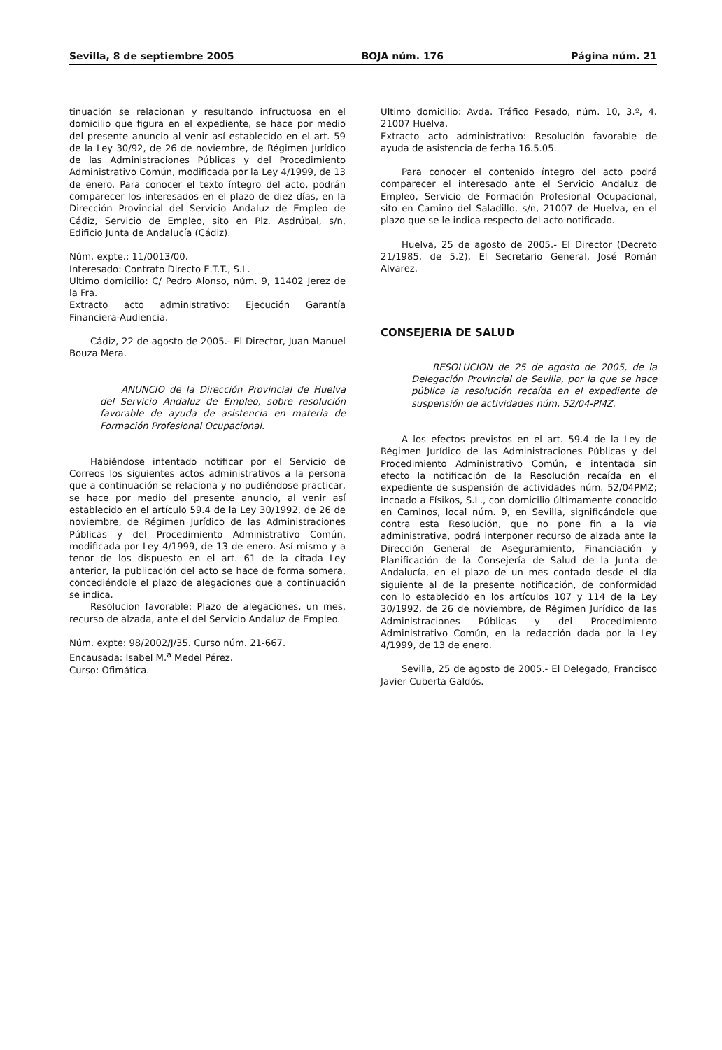Sevilla, 8 de septiembre 2005 BOJA núm. 176 Página núm. 21
tinuación se relacionan y resultando infructuosa en el domicilio que figura en el expediente, se hace por medio del presente anuncio al venir así establecido en el art. 59 de la Ley 30/92, de 26 de noviembre, de Régimen Jurídico de las Administraciones Públicas y del Procedimiento Administrativo Común, modificada por la Ley 4/1999, de 13 de enero. Para conocer el texto íntegro del acto, podrán comparecer los interesados en el plazo de diez días, en la Dirección Provincial del Servicio Andaluz de Empleo de Cádiz, Servicio de Empleo, sito en Plz. Asdrúbal, s/n, Edificio Junta de Andalucía (Cádiz).
Núm. expte.: 11/0013/00.
Interesado: Contrato Directo E.T.T., S.L.
Ultimo domicilio: C/ Pedro Alonso, núm. 9, 11402 Jerez de la Fra.
Extracto acto administrativo: Ejecución Garantía Financiera-Audiencia.
Cádiz, 22 de agosto de 2005.- El Director, Juan Manuel Bouza Mera.
ANUNCIO de la Dirección Provincial de Huelva del Servicio Andaluz de Empleo, sobre resolución favorable de ayuda de asistencia en materia de Formación Profesional Ocupacional.
Habiéndose intentado notificar por el Servicio de Correos los siguientes actos administrativos a la persona que a continuación se relaciona y no pudiéndose practicar, se hace por medio del presente anuncio, al venir así establecido en el artículo 59.4 de la Ley 30/1992, de 26 de noviembre, de Régimen Jurídico de las Administraciones Públicas y del Procedimiento Administrativo Común, modificada por Ley 4/1999, de 13 de enero. Así mismo y a tenor de los dispuesto en el art. 61 de la citada Ley anterior, la publicación del acto se hace de forma somera, concediéndole el plazo de alegaciones que a continuación se indica.
Resolucion favorable: Plazo de alegaciones, un mes, recurso de alzada, ante el del Servicio Andaluz de Empleo.
Núm. expte: 98/2002/J/35. Curso núm. 21-667.
Encausada: Isabel M.<sup>a</sup> Medel Pérez.
Curso: Ofimática.
Ultimo domicilio: Avda. Tráfico Pesado, núm. 10, 3.º, 4. 21007 Huelva.
Extracto acto administrativo: Resolución favorable de ayuda de asistencia de fecha 16.5.05.
Para conocer el contenido íntegro del acto podrá comparecer el interesado ante el Servicio Andaluz de Empleo, Servicio de Formación Profesional Ocupacional, sito en Camino del Saladillo, s/n, 21007 de Huelva, en el plazo que se le indica respecto del acto notificado.
Huelva, 25 de agosto de 2005.- El Director (Decreto 21/1985, de 5.2), El Secretario General, José Román Alvarez.
CONSEJERIA DE SALUD
RESOLUCION de 25 de agosto de 2005, de la Delegación Provincial de Sevilla, por la que se hace pública la resolución recaída en el expediente de suspensión de actividades núm. 52/04-PMZ.
A los efectos previstos en el art. 59.4 de la Ley de Régimen Jurídico de las Administraciones Públicas y del Procedimiento Administrativo Común, e intentada sin efecto la notificación de la Resolución recaída en el expediente de suspensión de actividades núm. 52/04PMZ; incoado a Físikos, S.L., con domicilio últimamente conocido en Caminos, local núm. 9, en Sevilla, significándole que contra esta Resolución, que no pone fin a la vía administrativa, podrá interponer recurso de alzada ante la Dirección General de Aseguramiento, Financiación y Planificación de la Consejería de Salud de la Junta de Andalucía, en el plazo de un mes contado desde el día siguiente al de la presente notificación, de conformidad con lo establecido en los artículos 107 y 114 de la Ley 30/1992, de 26 de noviembre, de Régimen Jurídico de las Administraciones Públicas y del Procedimiento Administrativo Común, en la redacción dada por la Ley 4/1999, de 13 de enero.
Sevilla, 25 de agosto de 2005.- El Delegado, Francisco Javier Cuberta Galdós.